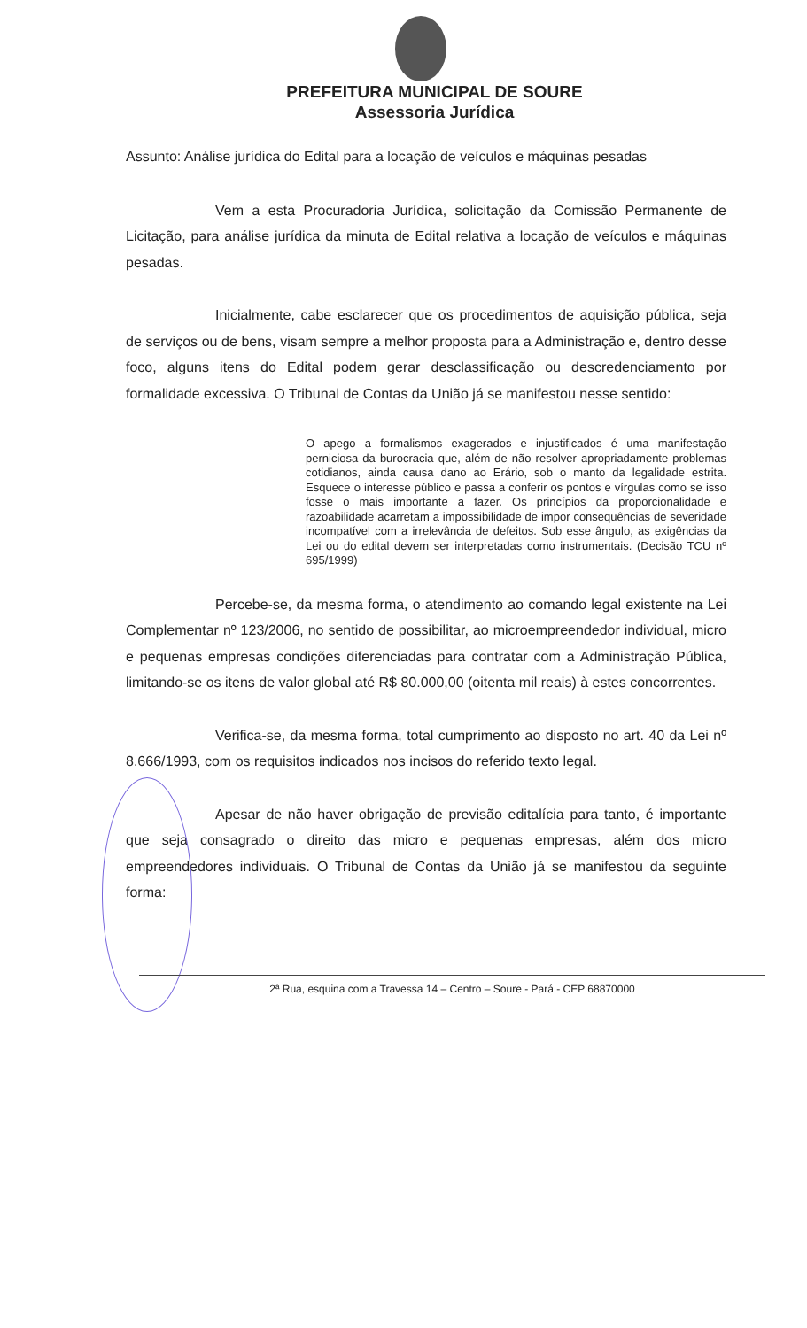PREFEITURA MUNICIPAL DE SOURE
Assessoria Jurídica
Assunto: Análise jurídica do Edital para a locação de veículos e máquinas pesadas
Vem a esta Procuradoria Jurídica, solicitação da Comissão Permanente de Licitação, para análise jurídica da minuta de Edital relativa a locação de veículos e máquinas pesadas.
Inicialmente, cabe esclarecer que os procedimentos de aquisição pública, seja de serviços ou de bens, visam sempre a melhor proposta para a Administração e, dentro desse foco, alguns itens do Edital podem gerar desclassificação ou descredenciamento por formalidade excessiva. O Tribunal de Contas da União já se manifestou nesse sentido:
O apego a formalismos exagerados e injustificados é uma manifestação perniciosa da burocracia que, além de não resolver apropriadamente problemas cotidianos, ainda causa dano ao Erário, sob o manto da legalidade estrita. Esquece o interesse público e passa a conferir os pontos e vírgulas como se isso fosse o mais importante a fazer. Os princípios da proporcionalidade e razoabilidade acarretam a impossibilidade de impor consequências de severidade incompatível com a irrelevância de defeitos. Sob esse ângulo, as exigências da Lei ou do edital devem ser interpretadas como instrumentais. (Decisão TCU nº 695/1999)
Percebe-se, da mesma forma, o atendimento ao comando legal existente na Lei Complementar nº 123/2006, no sentido de possibilitar, ao microempreendedor individual, micro e pequenas empresas condições diferenciadas para contratar com a Administração Pública, limitando-se os itens de valor global até R$ 80.000,00 (oitenta mil reais) à estes concorrentes.
Verifica-se, da mesma forma, total cumprimento ao disposto no art. 40 da Lei nº 8.666/1993, com os requisitos indicados nos incisos do referido texto legal.
Apesar de não haver obrigação de previsão editalícia para tanto, é importante que seja consagrado o direito das micro e pequenas empresas, além dos micro empreendedores individuais. O Tribunal de Contas da União já se manifestou da seguinte forma:
2ª Rua, esquina com a Travessa 14 – Centro – Soure - Pará - CEP 68870000